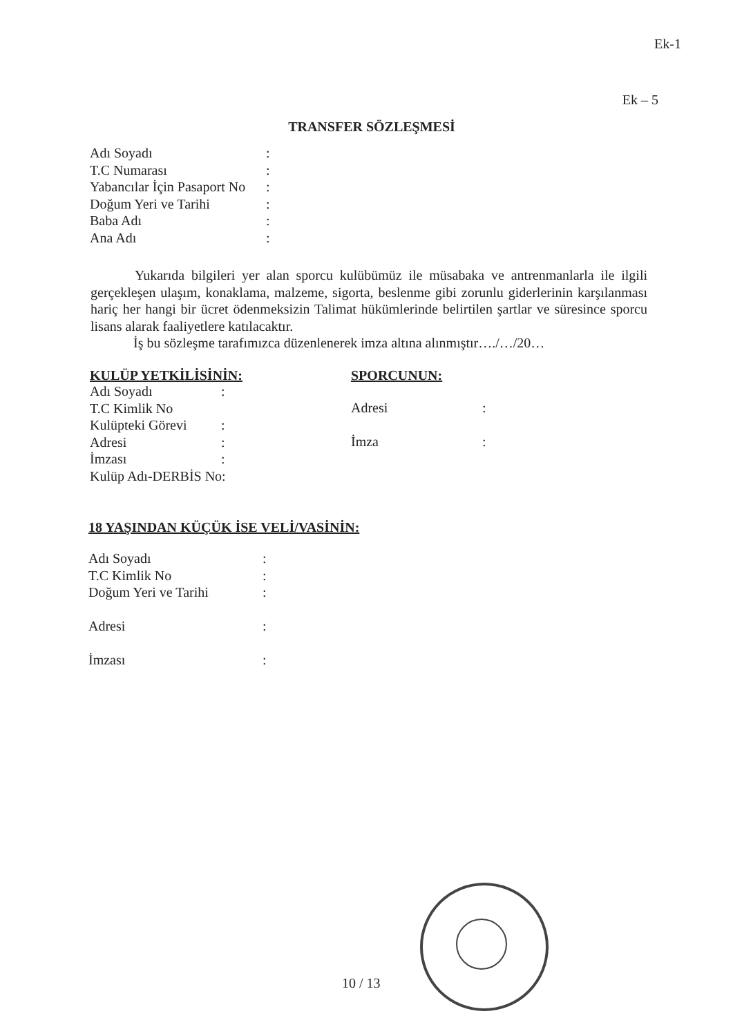Ek-1
Ek – 5
TRANSFER SÖZLEŞMESİ
| Adı Soyadı | : |
| T.C Numarası | : |
| Yabancılar İçin Pasaport No | : |
| Doğum Yeri ve Tarihi | : |
| Baba Adı | : |
| Ana Adı | : |
Yukarıda bilgileri yer alan sporcu kulübümüz ile müsabaka ve antrenmanlarla ile ilgili gerçekleşen ulaşım, konaklama, malzeme, sigorta, beslenme gibi zorunlu giderlerinin karşılanması hariç her hangi bir ücret ödenmeksizin Talimat hükümlerinde belirtilen şartlar ve süresince sporcu lisans alarak faaliyetlere katılacaktır.
İş bu sözleşme tarafımızca düzenlenerek imza altına alınmıştır…./…/20…
KULÜP YETKİLİSİNİN:
| Adı Soyadı | : |
| T.C Kimlik No | |
| Kulüpteki Görevi | : |
| Adresi | : |
| İmzası | : |
| Kulüp Adı-DERBİS No: | |
SPORCUNUN:
| Adresi | : |
| İmza | : |
18 YAŞINDAN KÜÇÜK İSE VELİ/VASİNİN:
| Adı Soyadı | : |
| T.C Kimlik No | : |
| Doğum Yeri ve Tarihi | : |
| Adresi | : |
| İmzası | : |
10 / 13